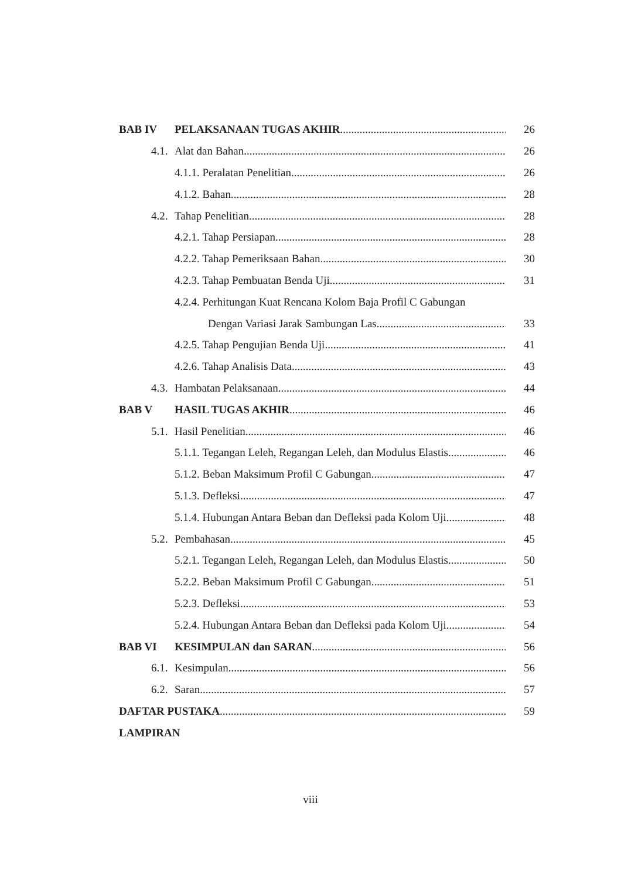BAB IV PELAKSANAAN TUGAS AKHIR 26
4.1. Alat dan Bahan 26
4.1.1. Peralatan Penelitian 26
4.1.2. Bahan 28
4.2. Tahap Penelitian 28
4.2.1. Tahap Persiapan 28
4.2.2. Tahap Pemeriksaan Bahan 30
4.2.3. Tahap Pembuatan Benda Uji 31
4.2.4. Perhitungan Kuat Rencana Kolom Baja Profil C Gabungan
Dengan Variasi Jarak Sambungan Las 33
4.2.5. Tahap Pengujian Benda Uji 41
4.2.6. Tahap Analisis Data 43
4.3. Hambatan Pelaksanaan 44
BAB V HASIL TUGAS AKHIR 46
5.1. Hasil Penelitian 46
5.1.1. Tegangan Leleh, Regangan Leleh, dan Modulus Elastis 46
5.1.2. Beban Maksimum Profil C Gabungan 47
5.1.3. Defleksi 47
5.1.4. Hubungan Antara Beban dan Defleksi pada Kolom Uji 48
5.2. Pembahasan 45
5.2.1. Tegangan Leleh, Regangan Leleh, dan Modulus Elastis 50
5.2.2. Beban Maksimum Profil C Gabungan 51
5.2.3. Defleksi 53
5.2.4. Hubungan Antara Beban dan Defleksi pada Kolom Uji 54
BAB VI KESIMPULAN dan SARAN 56
6.1. Kesimpulan 56
6.2. Saran 57
DAFTAR PUSTAKA 59
LAMPIRAN
viii